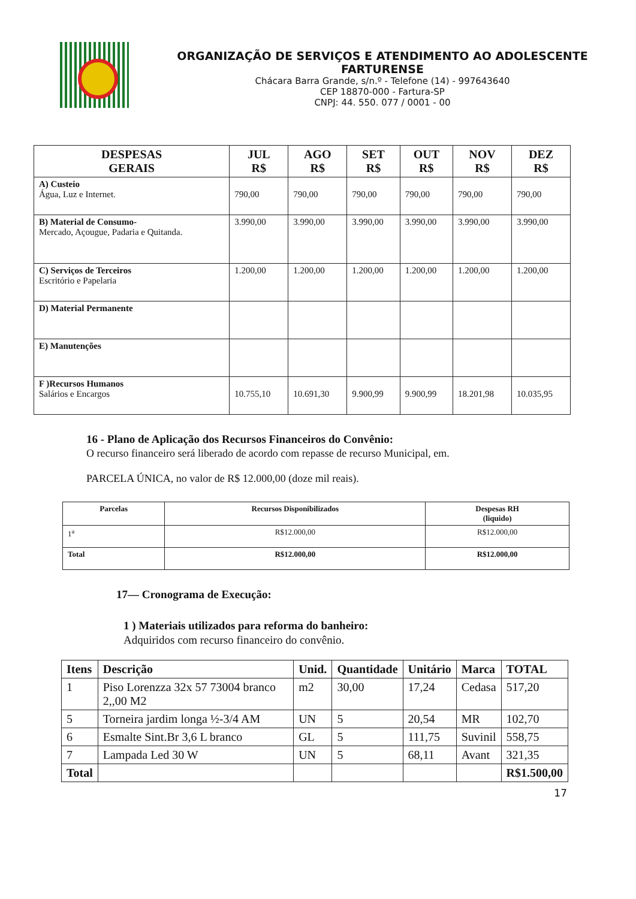ORGANIZAÇÃO DE SERVIÇOS E ATENDIMENTO AO ADOLESCENTE
FARTURENSE
Chácara Barra Grande, s/n.º - Telefone (14) - 997643640
CEP 18870-000 - Fartura-SP
CNPJ: 44. 550. 077 / 0001 - 00
| DESPESAS GERAIS | JUL R$ | AGO R$ | SET R$ | OUT R$ | NOV R$ | DEZ R$ |
| --- | --- | --- | --- | --- | --- | --- |
| A) Custeio Água, Luz e Internet. | 790,00 | 790,00 | 790,00 | 790,00 | 790,00 | 790,00 |
| B) Material de Consumo- Mercado, Açougue, Padaria e Quitanda. | 3.990,00 | 3.990,00 | 3.990,00 | 3.990,00 | 3.990,00 | 3.990,00 |
| C) Serviços de Terceiros Escritório e Papelaria | 1.200,00 | 1.200,00 | 1.200,00 | 1.200,00 | 1.200,00 | 1.200,00 |
| D) Material Permanente | | | | | | |
| E) Manutenções | | | | | | |
| F )Recursos Humanos Salários e Encargos | 10.755,10 | 10.691,30 | 9.900,99 | 9.900,99 | 18.201,98 | 10.035,95 |
16 - Plano de Aplicação dos Recursos Financeiros do Convênio:
O recurso financeiro será liberado de acordo com repasse de recurso Municipal, em.
PARCELA ÚNICA, no valor de R$ 12.000,00 (doze mil reais).
| Parcelas | Recursos Disponibilizados | Despesas RH (liquido) |
| --- | --- | --- |
| 1<sup>a</sup> | R$12.000,00 | R$12.000,00 |
| Total | R$12.000,00 | R$12.000,00 |
17— Cronograma de Execução:
1 ) Materiais utilizados para reforma do banheiro:
Adquiridos com recurso financeiro do convênio.
| Itens | Descrição | Unid. | Quantidade | Unitário | Marca | TOTAL |
| --- | --- | --- | --- | --- | --- | --- |
| 1 | Piso Lorenzza 32x 57 73004 branco 2,,00 M2 | m2 | 30,00 | 17,24 | Cedasa | 517,20 |
| 5 | Torneira jardim longa ½-3/4 AM | UN | 5 | 20,54 | MR | 102,70 |
| 6 | Esmalte Sint.Br 3,6 L branco | GL | 5 | 111,75 | Suvinil | 558,75 |
| 7 | Lampada Led 30 W | UN | 5 | 68,11 | Avant | 321,35 |
| Total | | | | | | R$1.500,00 |
17